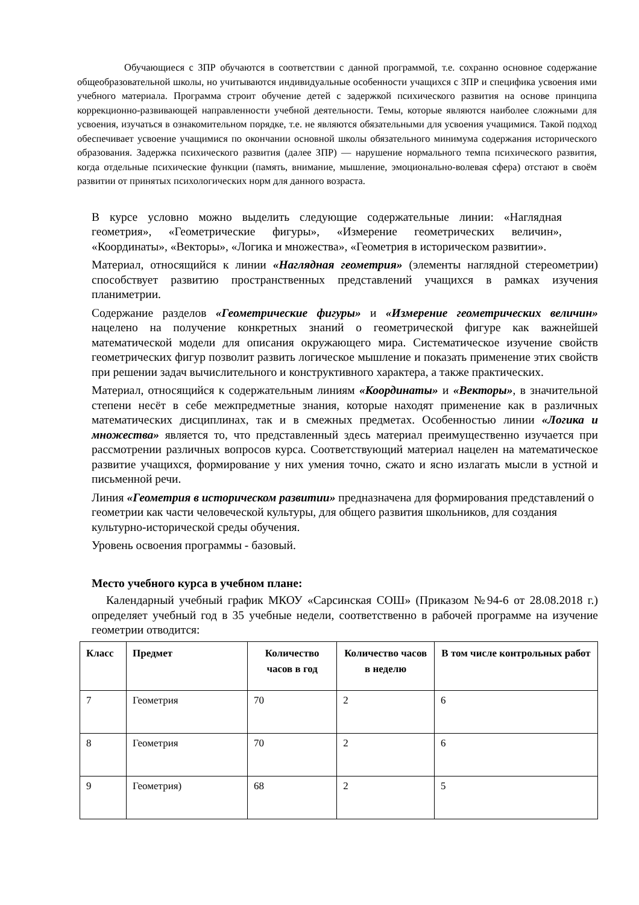Обучающиеся с ЗПР обучаются в соответствии с данной программой, т.е. сохранно основное содержание общеобразовательной школы, но учитываются индивидуальные особенности учащихся с ЗПР и специфика усвоения ими учебного материала. Программа строит обучение детей с задержкой психического развития на основе принципа коррекционно-развивающей направленности учебной деятельности. Темы, которые являются наиболее сложными для усвоения, изучаться в ознакомительном порядке, т.е. не являются обязательными для усвоения учащимися. Такой подход обеспечивает усвоение учащимися по окончании основной школы обязательного минимума содержания исторического образования. Задержка психического развития (далее ЗПР) — нарушение нормального темпа психического развития, когда отдельные психические функции (память, внимание, мышление, эмоционально-волевая сфера) отстают в своём развитии от принятых психологических норм для данного возраста.
В курсе условно можно выделить следующие содержательные линии: «Наглядная геометрия», «Геометрические фигуры», «Измерение геометрических величин», «Координаты», «Векторы», «Логика и множества», «Геометрия в историческом развитии».
Материал, относящийся к линии «Наглядная геометрия» (элементы наглядной стереометрии) способствует развитию пространственных представлений учащихся в рамках изучения планиметрии.
Содержание разделов «Геометрические фигуры» и «Измерение геометрических величин» нацелено на получение конкретных знаний о геометрической фигуре как важнейшей математической модели для описания окружающего мира. Систематическое изучение свойств геометрических фигур позволит развить логическое мышление и показать применение этих свойств при решении задач вычислительного и конструктивного характера, а также практических.
Материал, относящийся к содержательным линиям «Координаты» и «Векторы», в значительной степени несёт в себе межпредметные знания, которые находят применение как в различных математических дисциплинах, так и в смежных предметах. Особенностью линии «Логика и множества» является то, что представленный здесь материал преимущественно изучается при рассмотрении различных вопросов курса. Соответствующий материал нацелен на математическое развитие учащихся, формирование у них умения точно, сжато и ясно излагать мысли в устной и письменной речи.
Линия «Геометрия в историческом развитии» предназначена для формирования представлений о геометрии как части человеческой культуры, для общего развития школьников, для создания культурно-исторической среды обучения.
Уровень освоения программы - базовый.
Место учебного курса в учебном плане:
Календарный учебный график МКОУ «Сарсинская СОШ» (Приказом №94-6 от 28.08.2018 г.) определяет учебный год в 35 учебные недели, соответственно в рабочей программе на изучение геометрии отводится:
| Класс | Предмет | Количество часов в год | Количество часов в неделю | В том числе контрольных работ |
| --- | --- | --- | --- | --- |
| 7 | Геометрия | 70 | 2 | 6 |
| 8 | Геометрия | 70 | 2 | 6 |
| 9 | Геометрия) | 68 | 2 | 5 |